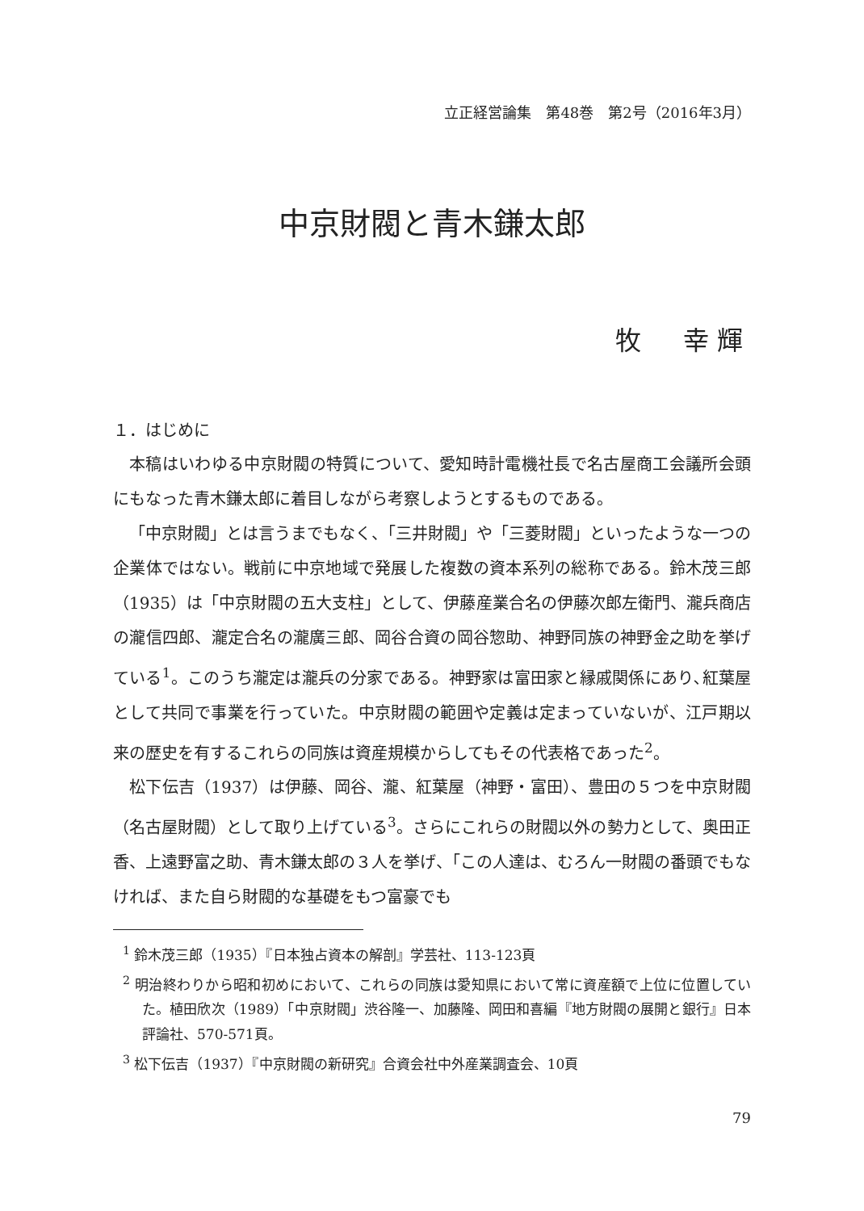立正経営論集　第48巻　第2号（2016年3月）
中京財閥と青木鎌太郎
牧　幸輝
１．はじめに
本稿はいわゆる中京財閥の特質について、愛知時計電機社長で名古屋商工会議所会頭にもなった青木鎌太郎に着目しながら考察しようとするものである。
「中京財閥」とは言うまでもなく、「三井財閥」や「三菱財閥」といったような一つの企業体ではない。戦前に中京地域で発展した複数の資本系列の総称である。鈴木茂三郎（1935）は「中京財閥の五大支柱」として、伊藤産業合名の伊藤次郎左衛門、瀧兵商店の瀧信四郎、瀧定合名の瀧廣三郎、岡谷合資の岡谷惣助、神野同族の神野金之助を挙げている<sup>1</sup>。このうち瀧定は瀧兵の分家である。神野家は富田家と縁戚関係にあり､紅葉屋として共同で事業を行っていた。中京財閥の範囲や定義は定まっていないが、江戸期以来の歴史を有するこれらの同族は資産規模からしてもその代表格であった<sup>2</sup>。
松下伝吉（1937）は伊藤、岡谷、瀧、紅葉屋（神野・富田）、豊田の５つを中京財閥（名古屋財閥）として取り上げている<sup>3</sup>。さらにこれらの財閥以外の勢力として、奥田正香、上遠野富之助、青木鎌太郎の３人を挙げ、「この人達は、むろん一財閥の番頭でもなければ、また自ら財閥的な基礎をもつ富豪でも
<sup>1</sup> 鈴木茂三郎（1935）『日本独占資本の解剖』学芸社、113-123頁
<sup>2</sup> 明治終わりから昭和初めにおいて、これらの同族は愛知県において常に資産額で上位に位置していた。植田欣次（1989）「中京財閥」渋谷隆一、加藤隆、岡田和喜編『地方財閥の展開と銀行』日本評論社、570-571頁。
<sup>3</sup> 松下伝吉（1937）『中京財閥の新研究』合資会社中外産業調査会、10頁
79